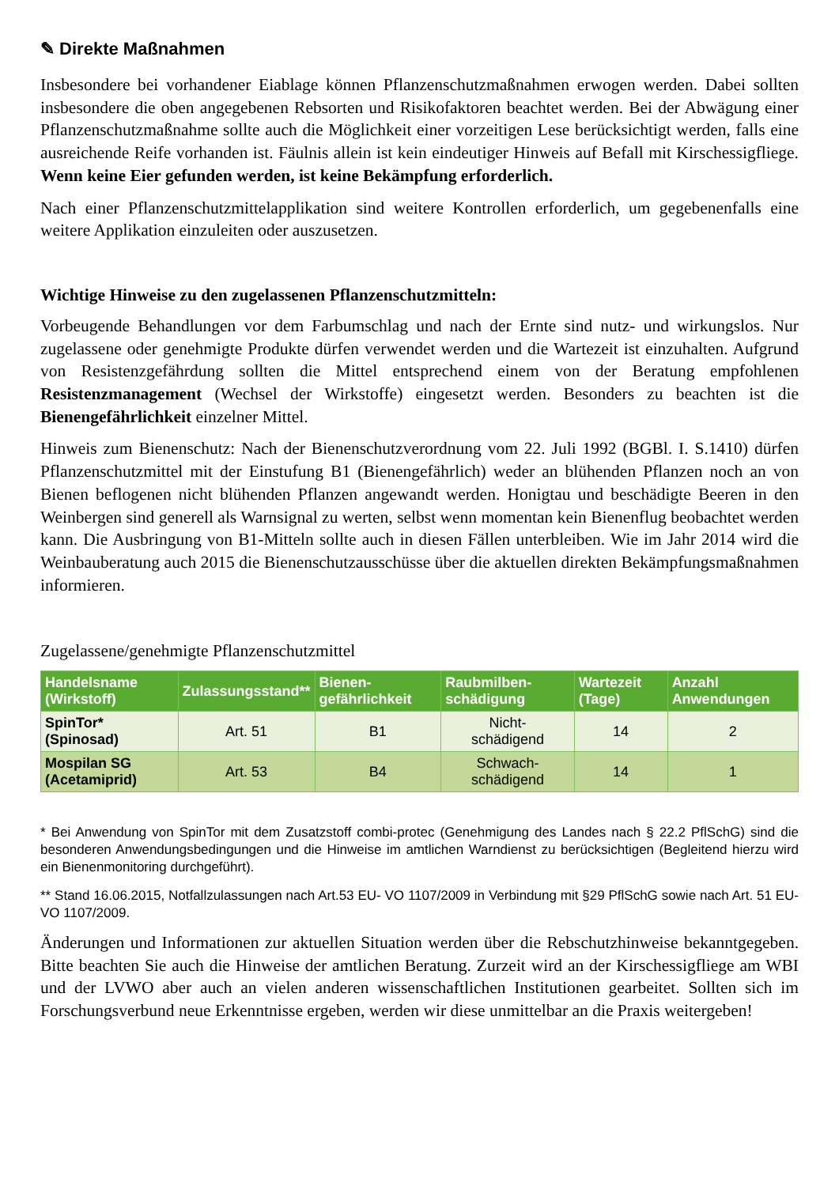✎ Direkte Maßnahmen
Insbesondere bei vorhandener Eiablage können Pflanzenschutzmaßnahmen erwogen werden. Dabei sollten insbesondere die oben angegebenen Rebsorten und Risikofaktoren beachtet werden. Bei der Abwägung einer Pflanzenschutzmaßnahme sollte auch die Möglichkeit einer vorzeitigen Lese berücksichtigt werden, falls eine ausreichende Reife vorhanden ist. Fäulnis allein ist kein eindeutiger Hinweis auf Befall mit Kirschessigfliege. Wenn keine Eier gefunden werden, ist keine Bekämpfung erforderlich.
Nach einer Pflanzenschutzmittelapplikation sind weitere Kontrollen erforderlich, um gegebenenfalls eine weitere Applikation einzuleiten oder auszusetzen.
Wichtige Hinweise zu den zugelassenen Pflanzenschutzmitteln:
Vorbeugende Behandlungen vor dem Farbumschlag und nach der Ernte sind nutz- und wirkungslos. Nur zugelassene oder genehmigte Produkte dürfen verwendet werden und die Wartezeit ist einzuhalten. Aufgrund von Resistenzgefährdung sollten die Mittel entsprechend einem von der Beratung empfohlenen Resistenzmanagement (Wechsel der Wirkstoffe) eingesetzt werden. Besonders zu beachten ist die Bienengefährlichkeit einzelner Mittel.
Hinweis zum Bienenschutz: Nach der Bienenschutzverordnung vom 22. Juli 1992 (BGBl. I. S.1410) dürfen Pflanzenschutzmittel mit der Einstufung B1 (Bienengefährlich) weder an blühenden Pflanzen noch an von Bienen beflogenen nicht blühenden Pflanzen angewandt werden. Honigtau und beschädigte Beeren in den Weinbergen sind generell als Warnsignal zu werten, selbst wenn momentan kein Bienenflug beobachtet werden kann. Die Ausbringung von B1-Mitteln sollte auch in diesen Fällen unterbleiben. Wie im Jahr 2014 wird die Weinbauberatung auch 2015 die Bienenschutzausschüsse über die aktuellen direkten Bekämpfungsmaßnahmen informieren.
Zugelassene/genehmigte Pflanzenschutzmittel
| Handelsname (Wirkstoff) | Zulassungsstand** | Bienen-gefährlichkeit | Raubmilben-schädigung | Wartezeit (Tage) | Anzahl Anwendungen |
| --- | --- | --- | --- | --- | --- |
| SpinTor* (Spinosad) | Art. 51 | B1 | Nicht- schädigend | 14 | 2 |
| Mospilan SG (Acetamiprid) | Art. 53 | B4 | Schwach- schädigend | 14 | 1 |
* Bei Anwendung von SpinTor mit dem Zusatzstoff combi-protec (Genehmigung des Landes nach § 22.2 PflSchG) sind die besonderen Anwendungsbedingungen und die Hinweise im amtlichen Warndienst zu berücksichtigen (Begleitend hierzu wird ein Bienenmonitoring durchgeführt).
** Stand 16.06.2015, Notfallzulassungen nach Art.53 EU- VO 1107/2009 in Verbindung mit §29 PflSchG sowie nach Art. 51 EU- VO 1107/2009.
Änderungen und Informationen zur aktuellen Situation werden über die Rebschutzhinweise bekanntgegeben. Bitte beachten Sie auch die Hinweise der amtlichen Beratung. Zurzeit wird an der Kirschessigfliege am WBI und der LVWO aber auch an vielen anderen wissenschaftlichen Institutionen gearbeitet. Sollten sich im Forschungsverbund neue Erkenntnisse ergeben, werden wir diese unmittelbar an die Praxis weitergeben!